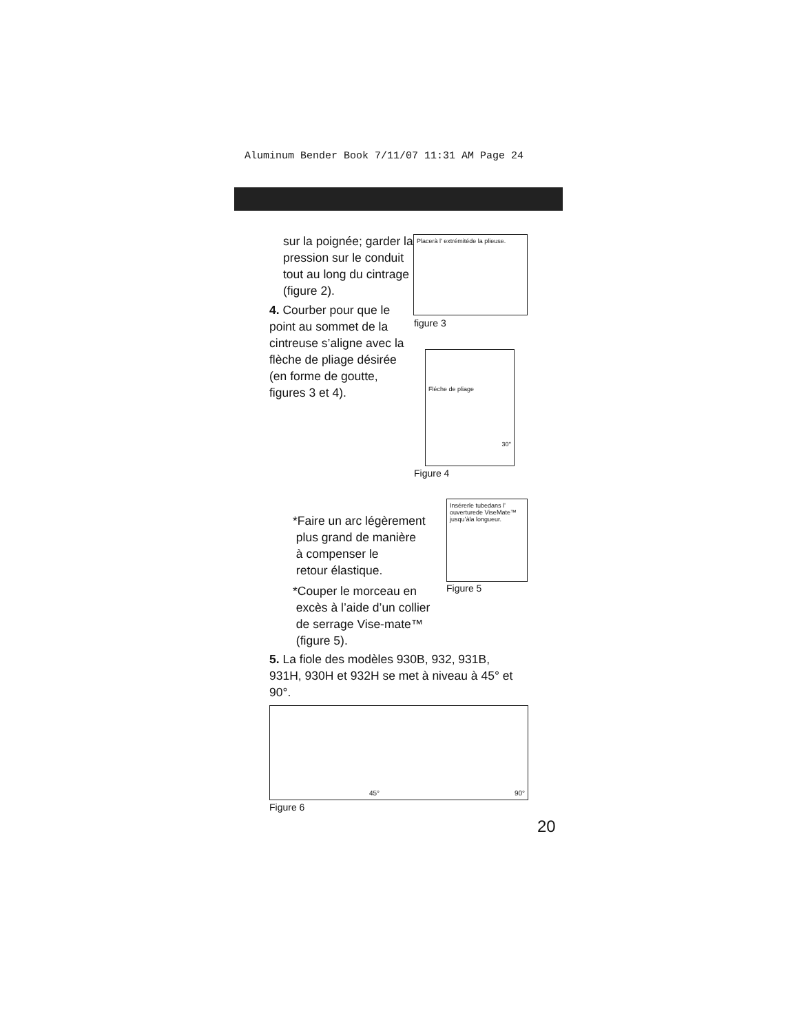Aluminum Bender Book 7/11/07 11:31 AM Page 24
sur la poignée; garder la pression sur le conduit tout au long du cintrage (figure 2).
4. Courber pour que le point au sommet de la cintreuse s’aligne avec la flèche de pliage désirée (en forme de goutte, figures 3 et 4).
Placerà l’ extrémitéde la plieuse.
figure 3
Fléche de pliage
30°
Figure 4
*Faire un arc légèrement
plus grand de manière
à compenser le
retour élastique.
Insérerle tubedans l’ ouverturede ViseMate™ jusqu’àla longueur.
Figure 5
*Couper le morceau en
excès à l’aide d’un collier
de serrage Vise-mate™
(figure 5).
5. La fiole des modèles 930B, 932, 931B, 931H, 930H et 932H se met à niveau à 45° et 90°.
45° 90°
Figure 6
20